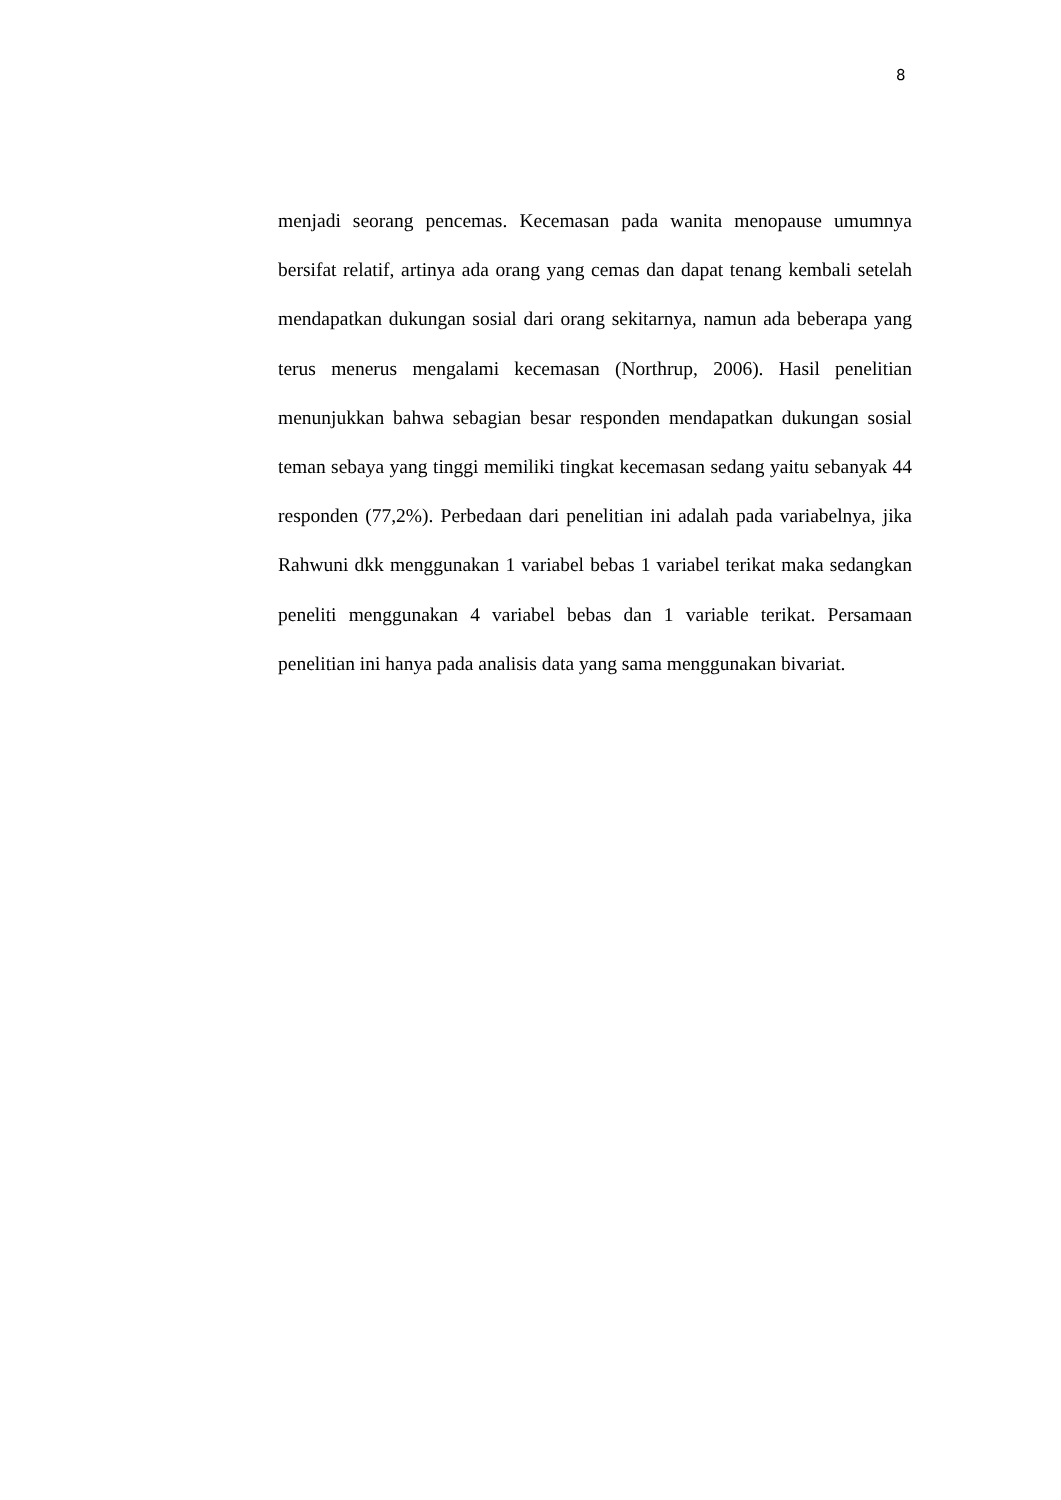8
menjadi seorang pencemas. Kecemasan pada wanita menopause umumnya bersifat relatif, artinya ada orang yang cemas dan dapat tenang kembali setelah mendapatkan dukungan sosial dari orang sekitarnya, namun ada beberapa yang terus menerus mengalami kecemasan (Northrup, 2006). Hasil penelitian menunjukkan bahwa sebagian besar responden mendapatkan dukungan sosial teman sebaya yang tinggi memiliki tingkat kecemasan sedang yaitu sebanyak 44 responden (77,2%). Perbedaan dari penelitian ini adalah pada variabelnya, jika Rahwuni dkk menggunakan 1 variabel bebas 1 variabel terikat maka sedangkan peneliti menggunakan 4 variabel bebas dan 1 variable terikat. Persamaan penelitian ini hanya pada analisis data yang sama menggunakan bivariat.